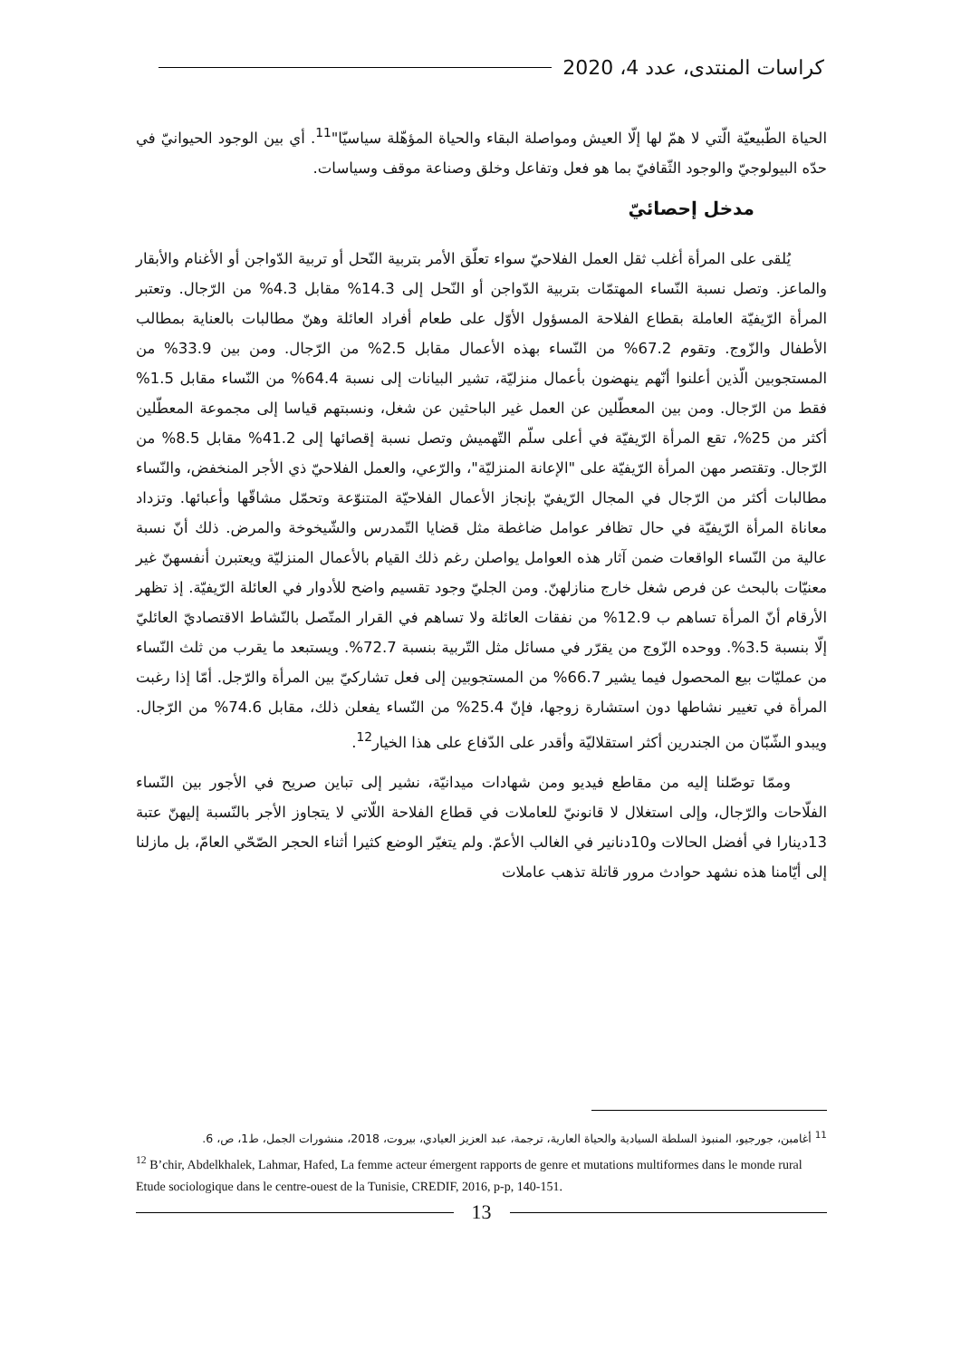كراسات المنتدى، عدد 4، 2020
الحياة الطّبيعيّة الّتي لا همّ لها إلّا العيش ومواصلة البقاء والحياة المؤهّلة سياسيّا"<sup>11</sup>. أي بين الوجود الحيوانيّ في حدّه البيولوجيّ والوجود الثّقافيّ بما هو فعل وتفاعل وخلق وصناعة موقف وسياسات.
مدخل إحصائيّ
يُلقى على المرأة أغلب ثقل العمل الفلاحيّ سواء تعلّق الأمر بتربية النّحل أو تربية الدّواجن أو الأغنام والأبقار والماعز. وتصل نسبة النّساء المهتمّات بتربية الدّواجن أو النّحل إلى 14.3% مقابل 4.3% من الرّجال. وتعتبر المرأة الرّيفيّة العاملة بقطاع الفلاحة المسؤول الأوّل على طعام أفراد العائلة وهنّ مطالبات بالعناية بمطالب الأطفال والزّوج. وتقوم 67.2% من النّساء بهذه الأعمال مقابل 2.5% من الرّجال. ومن بين 33.9% من المستجوبين الّذين أعلنوا أنّهم ينهضون بأعمال منزليّة، تشير البيانات إلى نسبة 64.4% من النّساء مقابل 1.5% فقط من الرّجال. ومن بين المعطّلين عن العمل غير الباحثين عن شغل، ونسبتهم قياسا إلى مجموعة المعطّلين أكثر من 25%، تقع المرأة الرّيفيّة في أعلى سلّم التّهميش وتصل نسبة إقصائها إلى 41.2% مقابل 8.5% من الرّجال. وتقتصر مهن المرأة الرّيفيّة على "الإعانة المنزليّة"، والرّعي، والعمل الفلاحيّ ذي الأجر المنخفض، والنّساء مطالبات أكثر من الرّجال في المجال الرّيفيّ بإنجاز الأعمال الفلاحيّة المتنوّعة وتحمّل مشاقّها وأعبائها. وتزداد معاناة المرأة الرّيفيّة في حال تظافر عوامل ضاغطة مثل قضايا التّمدرس والشّيخوخة والمرض. ذلك أنّ نسبة عالية من النّساء الواقعات ضمن آثار هذه العوامل يواصلن رغم ذلك القيام بالأعمال المنزليّة ويعتبرن أنفسهنّ غير معنيّات بالبحث عن فرص شغل خارج منازلهنّ. ومن الجليّ وجود تقسيم واضح للأدوار في العائلة الرّيفيّة. إذ تظهر الأرقام أنّ المرأة تساهم ب 12.9% من نفقات العائلة ولا تساهم في القرار المتّصل بالنّشاط الاقتصاديّ العائليّ إلّا بنسبة 3.5%. ووحده الزّوج من يقرّر في مسائل مثل التّربية بنسبة 72.7%. ويستبعد ما يقرب من ثلث النّساء من عمليّات بيع المحصول فيما يشير 66.7% من المستجوبين إلى فعل تشاركيّ بين المرأة والرّجل. أمّا إذا رغبت المرأة في تغيير نشاطها دون استشارة زوجها، فإنّ 25.4% من النّساء يفعلن ذلك، مقابل 74.6% من الرّجال. ويبدو الشّبّان من الجندرين أكثر استقلاليّة وأقدر على الدّفاع على هذا الخيار<sup>12</sup>.
وممّا توصّلنا إليه من مقاطع فيديو ومن شهادات ميدانيّة، نشير إلى تباين صريح في الأجور بين النّساء الفلّاحات والرّجال، وإلى استغلال لا قانونيّ للعاملات في قطاع الفلاحة اللّاتي لا يتجاوز الأجر بالنّسبة إليهنّ عتبة 13دينارا في أفضل الحالات و10دنانير في الغالب الأعمّ. ولم يتغيّر الوضع كثيرا أثناء الحجر الصّحّي العامّ، بل مازلنا إلى أيّامنا هذه نشهد حوادث مرور قاتلة تذهب عاملات
<sup>11</sup> أغامبن، جورجيو، المنبوذ السلطة السيادية والحياة العارية، ترجمة، عبد العزيز العيادي، بيروت، 2018، منشورات الجمل، ط1، ص، 6.
<sup>12</sup> B’chir, Abdelkhalek, Lahmar, Hafed, La femme acteur émergent rapports de genre et mutations multiformes dans le monde rural Etude sociologique dans le centre-ouest de la Tunisie, CREDIF, 2016, p-p, 140-151.
13